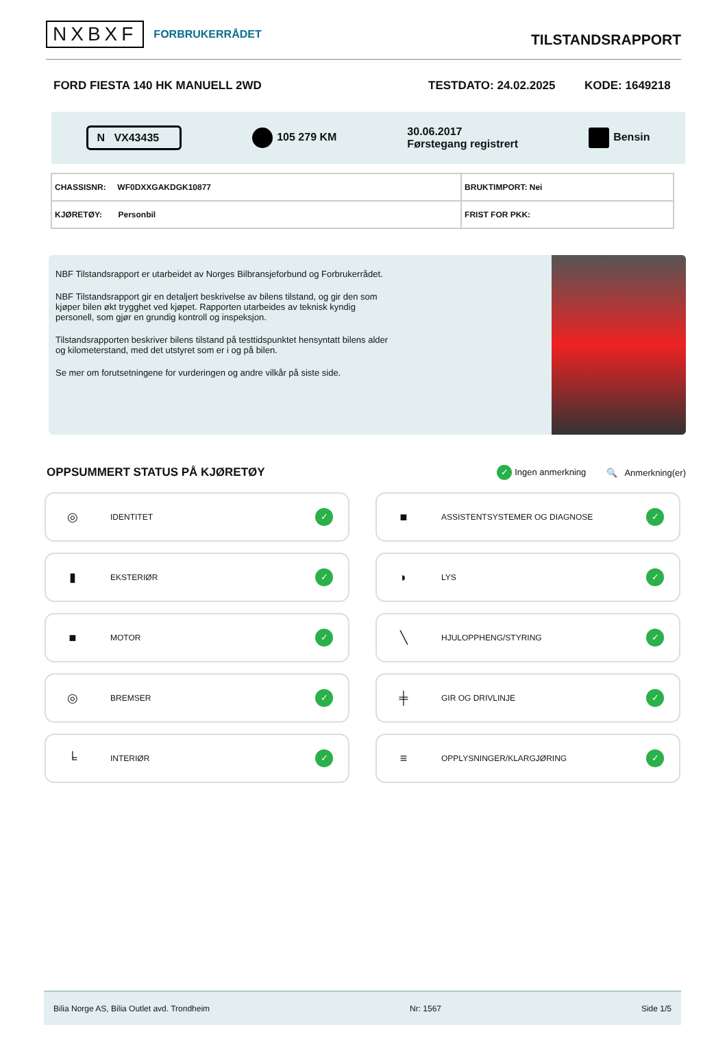NXBXF FORBRUKERRÅDET
TILSTANDSRAPPORT
FORD FIESTA 140 HK MANUELL 2WD TESTDATO: 24.02.2025 KODE: 1649218
N VX43435 105 279 KM 30.06.2017
Førstegang registrert Bensin
| CHASSISNR: WF0DXXGAKDGK10877 | BRUKTIMPORT: Nei |
| KJØRETØY: Personbil | FRIST FOR PKK: |
NBF Tilstandsrapport er utarbeidet av Norges Bilbransjeforbund og Forbrukerrådet.
NBF Tilstandsrapport gir en detaljert beskrivelse av bilens tilstand, og gir den som kjøper bilen økt trygghet ved kjøpet. Rapporten utarbeides av teknisk kyndig personell, som gjør en grundig kontroll og inspeksjon.
Tilstandsrapporten beskriver bilens tilstand på testtidspunktet hensyntatt bilens alder og kilometerstand, med det utstyret som er i og på bilen.
Se mer om forutsetningene for vurderingen og andre vilkår på siste side.
OPPSUMMERT STATUS PÅ KJØRETØY
✓ Ingen anmerkning 🔍 Anmerkning(er)
◎ IDENTITET ✓
■ ASSISTENTSYSTEMER OG DIAGNOSE ✓
▮ EKSTERIØR ✓
◗ LYS ✓
■ MOTOR ✓
╲ HJULOPPHENG/STYRING ✓
◎ BREMSER ✓
╪ GIR OG DRIVLINJE ✓
╘ INTERIØR ✓
≡ OPPLYSNINGER/KLARGJØRING ✓
Bilia Norge AS, Bilia Outlet avd. Trondheim Nr: 1567 Side 1/5